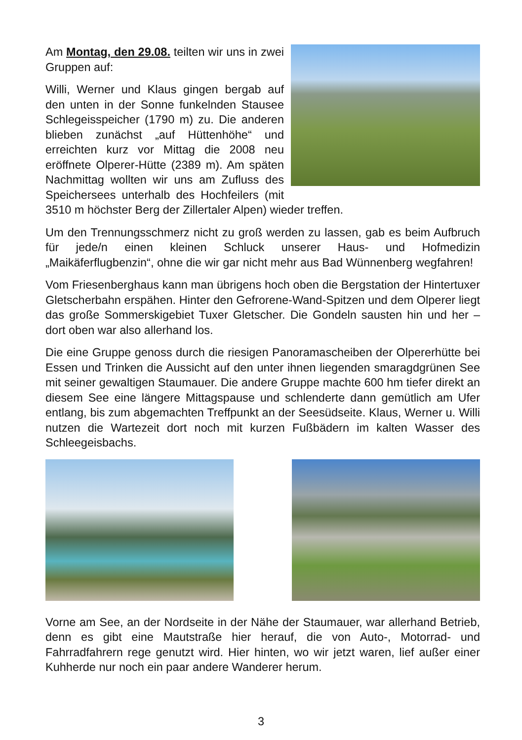Am Montag, den 29.08. teilten wir uns in zwei Gruppen auf:
Willi, Werner und Klaus gingen bergab auf den unten in der Sonne funkelnden Stausee Schlegeisspeicher (1790 m) zu. Die anderen blieben zunächst „auf Hüttenhöhe“ und erreichten kurz vor Mittag die 2008 neu eröffnete Olperer-Hütte (2389 m). Am späten Nachmittag wollten wir uns am Zufluss des Speichersees unterhalb des Hochfeilers (mit 3510 m höchster Berg der Zillertaler Alpen) wieder treffen.
Um den Trennungsschmerz nicht zu groß werden zu lassen, gab es beim Aufbruch für jede/n einen kleinen Schluck unserer Haus- und Hofmedizin „Maikäferflugbenzin“, ohne die wir gar nicht mehr aus Bad Wünnenberg wegfahren!
Vom Friesenberghaus kann man übrigens hoch oben die Bergstation der Hintertuxer Gletscherbahn erspähen. Hinter den Gefrorene-Wand-Spitzen und dem Olperer liegt das große Sommerskigebiet Tuxer Gletscher. Die Gondeln sausten hin und her – dort oben war also allerhand los.
Die eine Gruppe genoss durch die riesigen Panoramascheiben der Olpererhütte bei Essen und Trinken die Aussicht auf den unter ihnen liegenden smaragdgrünen See mit seiner gewaltigen Staumauer. Die andere Gruppe machte 600 hm tiefer direkt an diesem See eine längere Mittagspause und schlenderte dann gemütlich am Ufer entlang, bis zum abgemachten Treffpunkt an der Seesüdseite. Klaus, Werner u. Willi nutzen die Wartezeit dort noch mit kurzen Fußbädern im kalten Wasser des Schleegeisbachs.
Vorne am See, an der Nordseite in der Nähe der Staumauer, war allerhand Betrieb, denn es gibt eine Mautstraße hier herauf, die von Auto-, Motorrad- und Fahrradfahrern rege genutzt wird. Hier hinten, wo wir jetzt waren, lief außer einer Kuhherde nur noch ein paar andere Wanderer herum.
3